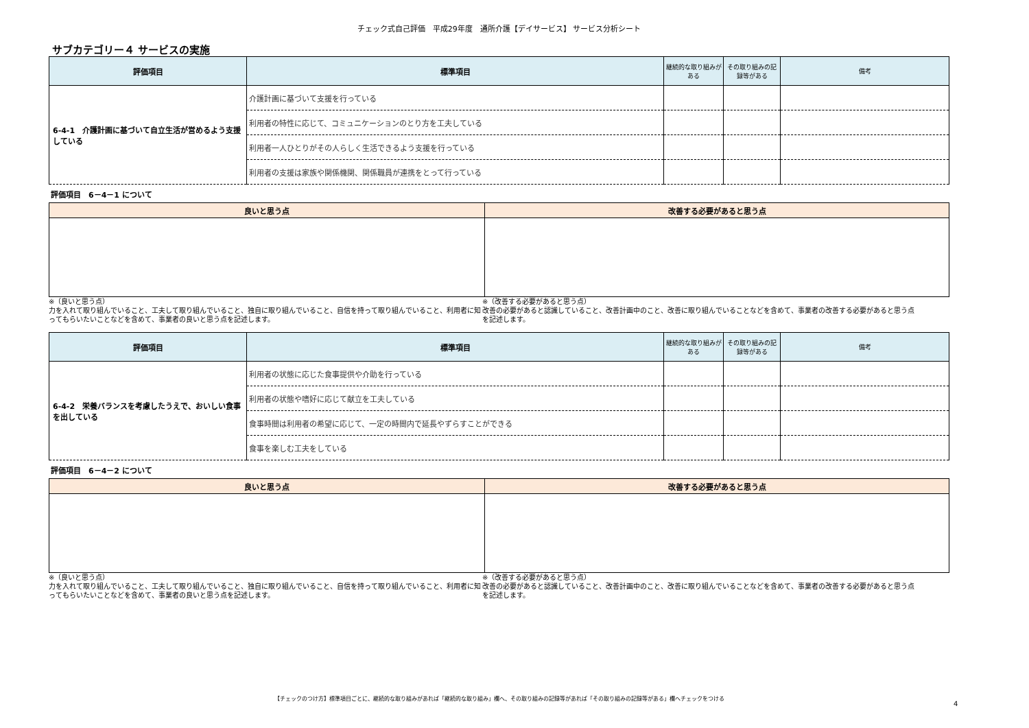チェック式自己評価　平成29年度　通所介護【デイサービス】 サービス分析シート
サブカテゴリー４ サービスの実施
| 評価項目 | 標準項目 | 継続的な取り組みがある | その取り組みの記録等がある | 備考 |
| --- | --- | --- | --- | --- |
| 6-4-1 介護計画に基づいて自立生活が営めるよう支援している | 介護計画に基づいて支援を行っている | | | |
| | 利用者の特性に応じて、コミュニケーションのとり方を工夫している | | | |
| | 利用者一人ひとりがその人らしく生活できるよう支援を行っている | | | |
| | 利用者の支援は家族や関係機関、関係職員が連携をとって行っている | | | |
評価項目　6－4－1 について
| 良いと思う点 | 改善する必要があると思う点 |
| --- | --- |
※（良いと思う点）
力を入れて取り組んでいること、工夫して取り組んでいること、独自に取り組んでいること、自信を持って取り組んでいること、利用者に知ってもらいたいことなどを含めて、事業者の良いと思う点を記述します。
※（改善する必要があると思う点）
改善の必要があると認識していること、改善計画中のこと、改善に取り組んでいることなどを含めて、事業者の改善する必要があると思う点を記述します。
| 評価項目 | 標準項目 | 継続的な取り組みがある | その取り組みの記録等がある | 備考 |
| --- | --- | --- | --- | --- |
| 6-4-2 栄養バランスを考慮したうえで、おいしい食事を出している | 利用者の状態に応じた食事提供や介助を行っている | | | |
| | 利用者の状態や嗜好に応じて献立を工夫している | | | |
| | 食事時間は利用者の希望に応じて、一定の時間内で延長やずらすことができる | | | |
| | 食事を楽しむ工夫をしている | | | |
評価項目　6－4－2 について
| 良いと思う点 | 改善する必要があると思う点 |
| --- | --- |
※（良いと思う点）
力を入れて取り組んでいること、工夫して取り組んでいること、独自に取り組んでいること、自信を持って取り組んでいること、利用者に知ってもらいたいことなどを含めて、事業者の良いと思う点を記述します。
※（改善する必要があると思う点）
改善の必要があると認識していること、改善計画中のこと、改善に取り組んでいることなどを含めて、事業者の改善する必要があると思う点を記述します。
【チェックのつけ方】標準項目ごとに、継続的な取り組みがあれば「継続的な取り組み」欄へ、その取り組みの記録等があれば「その取り組みの記録等がある」欄へチェックをつける
4